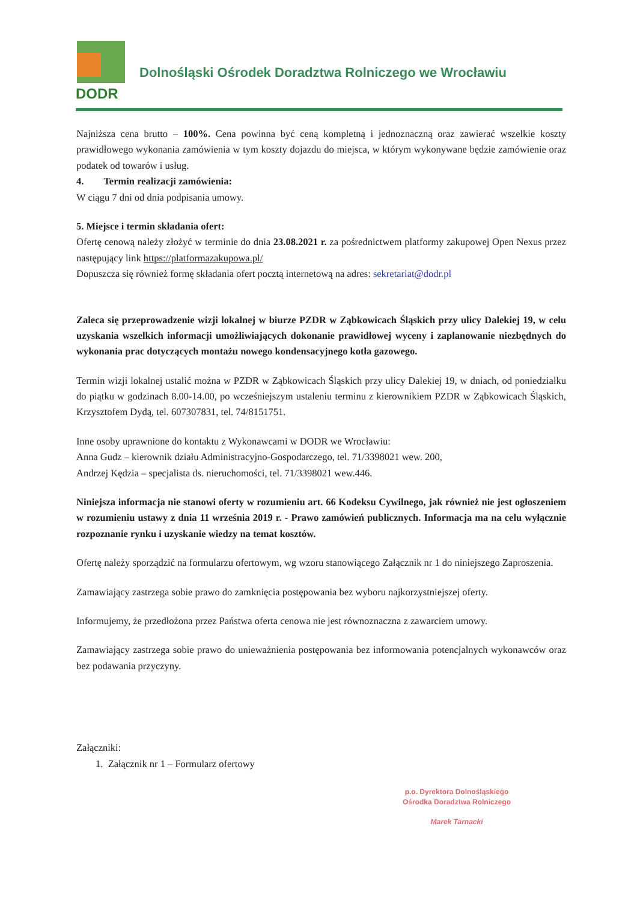DODR
Dolnośląski Ośrodek Doradztwa Rolniczego we Wrocławiu
Najniższa cena brutto – 100%. Cena powinna być ceną kompletną i jednoznaczną oraz zawierać wszelkie koszty prawidłowego wykonania zamówienia w tym koszty dojazdu do miejsca, w którym wykonywane będzie zamówienie oraz podatek od towarów i usług.
4. Termin realizacji zamówienia:
W ciągu 7 dni od dnia podpisania umowy.
5. Miejsce i termin składania ofert:
Ofertę cenową należy złożyć w terminie do dnia 23.08.2021 r. za pośrednictwem platformy zakupowej Open Nexus przez następujący link https://platformazakupowa.pl/
Dopuszcza się również formę składania ofert pocztą internetową na adres: sekretariat@dodr.pl
Zaleca się przeprowadzenie wizji lokalnej w biurze PZDR w Ząbkowicach Śląskich przy ulicy Dalekiej 19, w celu uzyskania wszelkich informacji umożliwiających dokonanie prawidłowej wyceny i zaplanowanie niezbędnych do wykonania prac dotyczących montażu nowego kondensacyjnego kotła gazowego.
Termin wizji lokalnej ustalić można w PZDR w Ząbkowicach Śląskich przy ulicy Dalekiej 19, w dniach, od poniedziałku do piątku w godzinach 8.00-14.00, po wcześniejszym ustaleniu terminu z kierownikiem PZDR w Ząbkowicach Śląskich, Krzysztofem Dydą, tel. 607307831, tel. 74/8151751.
Inne osoby uprawnione do kontaktu z Wykonawcami w DODR we Wrocławiu:
Anna Gudz – kierownik działu Administracyjno-Gospodarczego, tel. 71/3398021 wew. 200,
Andrzej Kędzia – specjalista ds. nieruchomości, tel. 71/3398021 wew.446.
Niniejsza informacja nie stanowi oferty w rozumieniu art. 66 Kodeksu Cywilnego, jak również nie jest ogłoszeniem w rozumieniu ustawy z dnia 11 września 2019 r. - Prawo zamówień publicznych. Informacja ma na celu wyłącznie rozpoznanie rynku i uzyskanie wiedzy na temat kosztów.
Ofertę należy sporządzić na formularzu ofertowym, wg wzoru stanowiącego Załącznik nr 1 do niniejszego Zaproszenia.
Zamawiający zastrzega sobie prawo do zamknięcia postępowania bez wyboru najkorzystniejszej oferty.
Informujemy, że przedłożona przez Państwa oferta cenowa nie jest równoznaczna z zawarciem umowy.
Zamawiający zastrzega sobie prawo do unieważnienia postępowania bez informowania potencjalnych wykonawców oraz bez podawania przyczyny.
Załączniki:
1. Załącznik nr 1 – Formularz ofertowy
p.o. Dyrektora Dolnośląskiego
Ośrodka Doradztwa Rolniczego
Marek Tarnacki